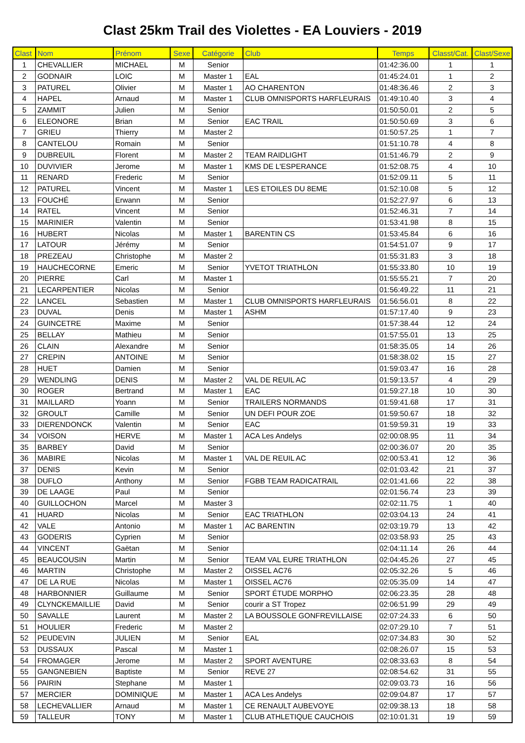Clast 25km Trail des Violettes - EA Louviers - 2019
| Clast | Nom | Prénom | Sexe | Catégorie | Club | Temps | Classt/Cat. | Clast/Sexe |
| --- | --- | --- | --- | --- | --- | --- | --- | --- |
| 1 | CHEVALLIER | MICHAEL | M | Senior | | 01:42:36.00 | 1 | 1 |
| 2 | GODNAIR | LOIC | M | Master 1 | EAL | 01:45:24.01 | 1 | 2 |
| 3 | PATUREL | Olivier | M | Master 1 | AO CHARENTON | 01:48:36.46 | 2 | 3 |
| 4 | HAPEL | Arnaud | M | Master 1 | CLUB OMNISPORTS HARFLEURAIS | 01:49:10.40 | 3 | 4 |
| 5 | ZAMMIT | Julien | M | Senior | | 01:50:50.01 | 2 | 5 |
| 6 | ELEONORE | Brian | M | Senior | EAC TRAIL | 01:50:50.69 | 3 | 6 |
| 7 | GRIEU | Thierry | M | Master 2 | | 01:50:57.25 | 1 | 7 |
| 8 | CANTELOU | Romain | M | Senior | | 01:51:10.78 | 4 | 8 |
| 9 | DUBREUIL | Florent | M | Master 2 | TEAM RAIDLIGHT | 01:51:46.79 | 2 | 9 |
| 10 | DUVIVIER | Jerome | M | Master 1 | KMS DE L'ESPERANCE | 01:52:08.75 | 4 | 10 |
| 11 | RENARD | Frederic | M | Senior | | 01:52:09.11 | 5 | 11 |
| 12 | PATUREL | Vincent | M | Master 1 | LES ETOILES DU 8EME | 01:52:10.08 | 5 | 12 |
| 13 | FOUCHÉ | Erwann | M | Senior | | 01:52:27.97 | 6 | 13 |
| 14 | RATEL | Vincent | M | Senior | | 01:52:46.31 | 7 | 14 |
| 15 | MARINIER | Valentin | M | Senior | | 01:53:41.98 | 8 | 15 |
| 16 | HUBERT | Nicolas | M | Master 1 | BARENTIN CS | 01:53:45.84 | 6 | 16 |
| 17 | LATOUR | Jérémy | M | Senior | | 01:54:51.07 | 9 | 17 |
| 18 | PREZEAU | Christophe | M | Master 2 | | 01:55:31.83 | 3 | 18 |
| 19 | HAUCHECORNE | Emeric | M | Senior | YVETOT TRIATHLON | 01:55:33.80 | 10 | 19 |
| 20 | PIERRE | Carl | M | Master 1 | | 01:55:55.21 | 7 | 20 |
| 21 | LECARPENTIER | Nicolas | M | Senior | | 01:56:49.22 | 11 | 21 |
| 22 | LANCEL | Sebastien | M | Master 1 | CLUB OMNISPORTS HARFLEURAIS | 01:56:56.01 | 8 | 22 |
| 23 | DUVAL | Denis | M | Master 1 | ASHM | 01:57:17.40 | 9 | 23 |
| 24 | GUINCETRE | Maxime | M | Senior | | 01:57:38.44 | 12 | 24 |
| 25 | BELLAY | Mathieu | M | Senior | | 01:57:55.01 | 13 | 25 |
| 26 | CLAIN | Alexandre | M | Senior | | 01:58:35.05 | 14 | 26 |
| 27 | CREPIN | ANTOINE | M | Senior | | 01:58:38.02 | 15 | 27 |
| 28 | HUET | Damien | M | Senior | | 01:59:03.47 | 16 | 28 |
| 29 | WENDLING | DENIS | M | Master 2 | VAL DE REUIL AC | 01:59:13.57 | 4 | 29 |
| 30 | ROGER | Bertrand | M | Master 1 | EAC | 01:59:27.18 | 10 | 30 |
| 31 | MAILLARD | Yoann | M | Senior | TRAILERS NORMANDS | 01:59:41.68 | 17 | 31 |
| 32 | GROULT | Camille | M | Senior | UN DEFI POUR ZOE | 01:59:50.67 | 18 | 32 |
| 33 | DIERENDONCK | Valentin | M | Senior | EAC | 01:59:59.31 | 19 | 33 |
| 34 | VOISON | HERVE | M | Master 1 | ACA Les Andelys | 02:00:08.95 | 11 | 34 |
| 35 | BARBEY | David | M | Senior | | 02:00:36.07 | 20 | 35 |
| 36 | MABIRE | Nicolas | M | Master 1 | VAL DE REUIL AC | 02:00:53.41 | 12 | 36 |
| 37 | DENIS | Kevin | M | Senior | | 02:01:03.42 | 21 | 37 |
| 38 | DUFLO | Anthony | M | Senior | FGBB TEAM RADICATRAIL | 02:01:41.66 | 22 | 38 |
| 39 | DE LAAGE | Paul | M | Senior | | 02:01:56.74 | 23 | 39 |
| 40 | GUILLOCHON | Marcel | M | Master 3 | | 02:02:11.75 | 1 | 40 |
| 41 | HUARD | Nicolas | M | Senior | EAC TRIATHLON | 02:03:04.13 | 24 | 41 |
| 42 | VALE | Antonio | M | Master 1 | AC BARENTIN | 02:03:19.79 | 13 | 42 |
| 43 | GODERIS | Cyprien | M | Senior | | 02:03:58.93 | 25 | 43 |
| 44 | VINCENT | Gaëtan | M | Senior | | 02:04:11.14 | 26 | 44 |
| 45 | BEAUCOUSIN | Martin | M | Senior | TEAM VAL EURE TRIATHLON | 02:04:45.26 | 27 | 45 |
| 46 | MARTIN | Christophe | M | Master 2 | OISSEL AC76 | 02:05:32.26 | 5 | 46 |
| 47 | DE LA RUE | Nicolas | M | Master 1 | OISSEL AC76 | 02:05:35.09 | 14 | 47 |
| 48 | HARBONNIER | Guillaume | M | Senior | SPORT ÉTUDE MORPHO | 02:06:23.35 | 28 | 48 |
| 49 | CLYNCKEMAILLIE | David | M | Senior | courir a ST Tropez | 02:06:51.99 | 29 | 49 |
| 50 | SAVALLE | Laurent | M | Master 2 | LA BOUSSOLE GONFREVILLAISE | 02:07:24.33 | 6 | 50 |
| 51 | HOULIER | Frederic | M | Master 2 | | 02:07:29.10 | 7 | 51 |
| 52 | PEUDEVIN | JULIEN | M | Senior | EAL | 02:07:34.83 | 30 | 52 |
| 53 | DUSSAUX | Pascal | M | Master 1 | | 02:08:26.07 | 15 | 53 |
| 54 | FROMAGER | Jerome | M | Master 2 | SPORT AVENTURE | 02:08:33.63 | 8 | 54 |
| 55 | GANGNEBIEN | Baptiste | M | Senior | REVE 27 | 02:08:54.62 | 31 | 55 |
| 56 | PAIRIN | Stephane | M | Master 1 | | 02:09:03.73 | 16 | 56 |
| 57 | MERCIER | DOMINIQUE | M | Master 1 | ACA Les Andelys | 02:09:04.87 | 17 | 57 |
| 58 | LECHEVALLIER | Arnaud | M | Master 1 | CE RENAULT AUBEVOYE | 02:09:38.13 | 18 | 58 |
| 59 | TALLEUR | TONY | M | Master 1 | CLUB ATHLETIQUE CAUCHOIS | 02:10:01.31 | 19 | 59 |